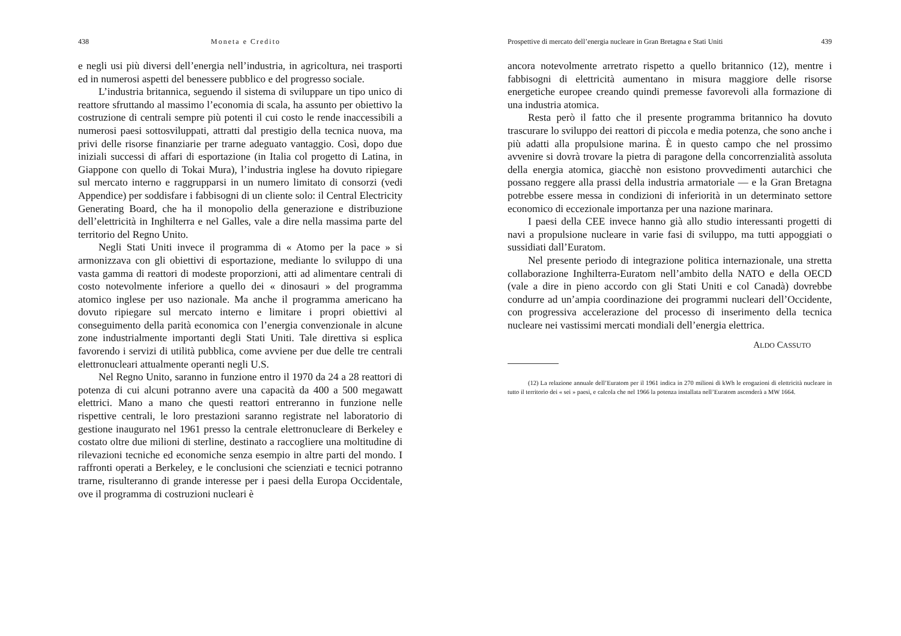438 Moneta e Credito
e negli usi più diversi dell’energia nell’industria, in agricoltura, nei trasporti ed in numerosi aspetti del benessere pubblico e del progresso sociale.
L’industria britannica, seguendo il sistema di sviluppare un tipo unico di reattore sfruttando al massimo l’economia di scala, ha assunto per obiettivo la costruzione di centrali sempre più potenti il cui costo le rende inaccessibili a numerosi paesi sottosviluppati, attratti dal prestigio della tecnica nuova, ma privi delle risorse finanziarie per trarne adeguato vantaggio. Così, dopo due iniziali successi di affari di esportazione (in Italia col progetto di Latina, in Giappone con quello di Tokai Mura), l’industria inglese ha dovuto ripiegare sul mercato interno e raggrupparsi in un numero limitato di consorzi (vedi Appendice) per soddisfare i fabbisogni di un cliente solo: il Central Electricity Generating Board, che ha il monopolio della generazione e distribuzione dell’elettricità in Inghilterra e nel Galles, vale a dire nella massima parte del territorio del Regno Unito.
Negli Stati Uniti invece il programma di « Atomo per la pace » si armonizzava con gli obiettivi di esportazione, mediante lo sviluppo di una vasta gamma di reattori di modeste proporzioni, atti ad alimentare centrali di costo notevolmente inferiore a quello dei « dinosauri » del programma atomico inglese per uso nazionale. Ma anche il programma americano ha dovuto ripiegare sul mercato interno e limitare i propri obiettivi al conseguimento della parità economica con l’energia convenzionale in alcune zone industrialmente importanti degli Stati Uniti. Tale direttiva si esplica favorendo i servizi di utilità pubblica, come avviene per due delle tre centrali elettronucleari attualmente operanti negli U.S.
Nel Regno Unito, saranno in funzione entro il 1970 da 24 a 28 reattori di potenza di cui alcuni potranno avere una capacità da 400 a 500 megawatt elettrici. Mano a mano che questi reattori entreranno in funzione nelle rispettive centrali, le loro prestazioni saranno registrate nel laboratorio di gestione inaugurato nel 1961 presso la centrale elettronucleare di Berkeley e costato oltre due milioni di sterline, destinato a raccogliere una moltitudine di rilevazioni tecniche ed economiche senza esempio in altre parti del mondo. I raffronti operati a Berkeley, e le conclusioni che scienziati e tecnici potranno trarne, risulteranno di grande interesse per i paesi della Europa Occidentale, ove il programma di costruzioni nucleari è
Prospettive di mercato dell’energia nucleare in Gran Bretagna e Stati Uniti 439
ancora notevolmente arretrato rispetto a quello britannico (12), mentre i fabbisogni di elettricità aumentano in misura maggiore delle risorse energetiche europee creando quindi premesse favorevoli alla formazione di una industria atomica.
Resta però il fatto che il presente programma britannico ha dovuto trascurare lo sviluppo dei reattori di piccola e media potenza, che sono anche i più adatti alla propulsione marina. È in questo campo che nel prossimo avvenire si dovrà trovare la pietra di paragone della concorrenzialità assoluta della energia atomica, giacchè non esistono provvedimenti autarchici che possano reggere alla prassi della industria armatoriale — e la Gran Bretagna potrebbe essere messa in condizioni di inferiorità in un determinato settore economico di eccezionale importanza per una nazione marinara.
I paesi della CEE invece hanno già allo studio interessanti progetti di navi a propulsione nucleare in varie fasi di sviluppo, ma tutti appoggiati o sussidiati dall’Euratom.
Nel presente periodo di integrazione politica internazionale, una stretta collaborazione Inghilterra-Euratom nell’ambito della NATO e della OECD (vale a dire in pieno accordo con gli Stati Uniti e col Canadà) dovrebbe condurre ad un’ampia coordinazione dei programmi nucleari dell’Occidente, con progressiva accelerazione del processo di inserimento della tecnica nucleare nei vastissimi mercati mondiali dell’energia elettrica.
ALDO CASSUTO
(12) La relazione annuale dell’Euratom per il 1961 indica in 270 milioni di kWh le erogazioni di elettricità nucleare in tutto il territorio dei « sei » paesi, e calcola che nel 1966 la potenza installata nell’Euratom ascenderà a MW 1664.